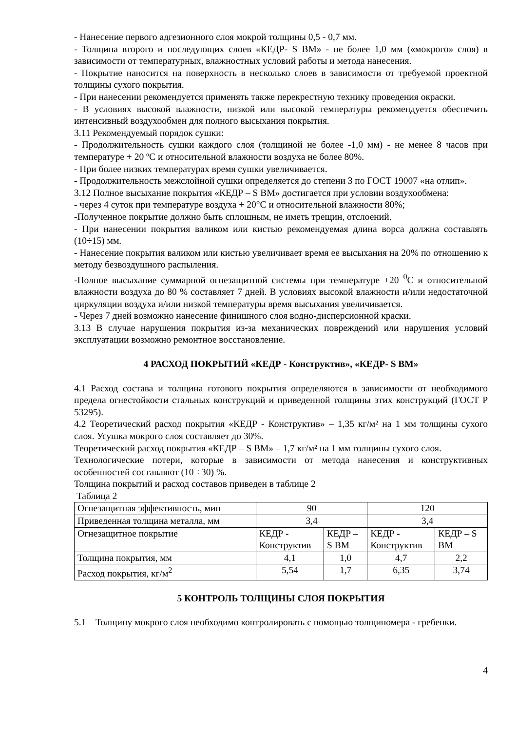- Нанесение первого адгезионного слоя мокрой толщины 0,5 - 0,7 мм.
- Толщина второго и последующих слоев «КЕДР- S ВМ» - не более 1,0 мм («мокрого» слоя) в зависимости от температурных, влажностных условий работы и метода нанесения.
- Покрытие наносится на поверхность в несколько слоев в зависимости от требуемой проектной толщины сухого покрытия.
- При нанесении рекомендуется применять также перекрестную технику проведения окраски.
- В условиях высокой влажности, низкой или высокой температуры рекомендуется обеспечить интенсивный воздухообмен для полного высыхания покрытия.
3.11 Рекомендуемый порядок сушки:
- Продолжительность сушки каждого слоя (толщиной не более -1,0 мм) - не менее 8 часов при температуре + 20 ºС и относительной влажности воздуха не более 80%.
- При более низких температурах время сушки увеличивается.
- Продолжительность межслойной сушки определяется до степени 3 по ГОСТ 19007 «на отлип».
3.12 Полное высыхание покрытия «КЕДР – S ВМ» достигается при условии воздухообмена:
- через 4 суток при температуре воздуха + 20°С и относительной влажности 80%;
-Полученное покрытие должно быть сплошным, не иметь трещин, отслоений.
- При нанесении покрытия валиком или кистью рекомендуемая длина ворса должна составлять (10÷15) мм.
- Нанесение покрытия валиком или кистью увеличивает время ее высыхания на 20% по отношению к методу безвоздушного распыления.
-Полное высыхание суммарной огнезащитной системы при температуре +20 <sup>0</sup>С и относительной влажности воздуха до 80 % составляет 7 дней. В условиях высокой влажности и/или недостаточной циркуляции воздуха и/или низкой температуры время высыхания увеличивается.
- Через 7 дней возможно нанесение финишного слоя водно-дисперсионной краски.
3.13 В случае нарушения покрытия из-за механических повреждений или нарушения условий эксплуатации возможно ремонтное восстановление.
4 РАСХОД ПОКРЫТИЙ «КЕДР - Конструктив», «КЕДР- S ВМ»
4.1 Расход состава и толщина готового покрытия определяются в зависимости от необходимого предела огнестойкости стальных конструкций и приведенной толщины этих конструкций (ГОСТ Р 53295).
4.2 Теоретический расход покрытия «КЕДР - Конструктив» – 1,35 кг/м² на 1 мм толщины сухого слоя. Усушка мокрого слоя составляет до 30%.
Теоретический расход покрытия «КЕДР – S ВМ» – 1,7 кг/м² на 1 мм толщины сухого слоя.
Технологические потери, которые в зависимости от метода нанесения и конструктивных особенностей составляют (10 ÷30) %.
Толщина покрытий и расход составов приведен в таблице 2
Таблица 2
| Огнезащитная эффективность, мин | 90 | | 120 | |
| Приведенная толщина металла, мм | 3,4 | | 3,4 | |
| Огнезащитное покрытие | КЕДР - Конструктив | КЕДР – S ВМ | КЕДР - Конструктив | КЕДР – S ВМ |
| Толщина покрытия, мм | 4,1 | 1,0 | 4,7 | 2,2 |
| Расход покрытия, кг/м<sup>2</sup> | 5,54 | 1,7 | 6,35 | 3,74 |
5 КОНТРОЛЬ ТОЛЩИНЫ СЛОЯ ПОКРЫТИЯ
5.1 Толщину мокрого слоя необходимо контролировать с помощью толщиномера - гребенки.
4